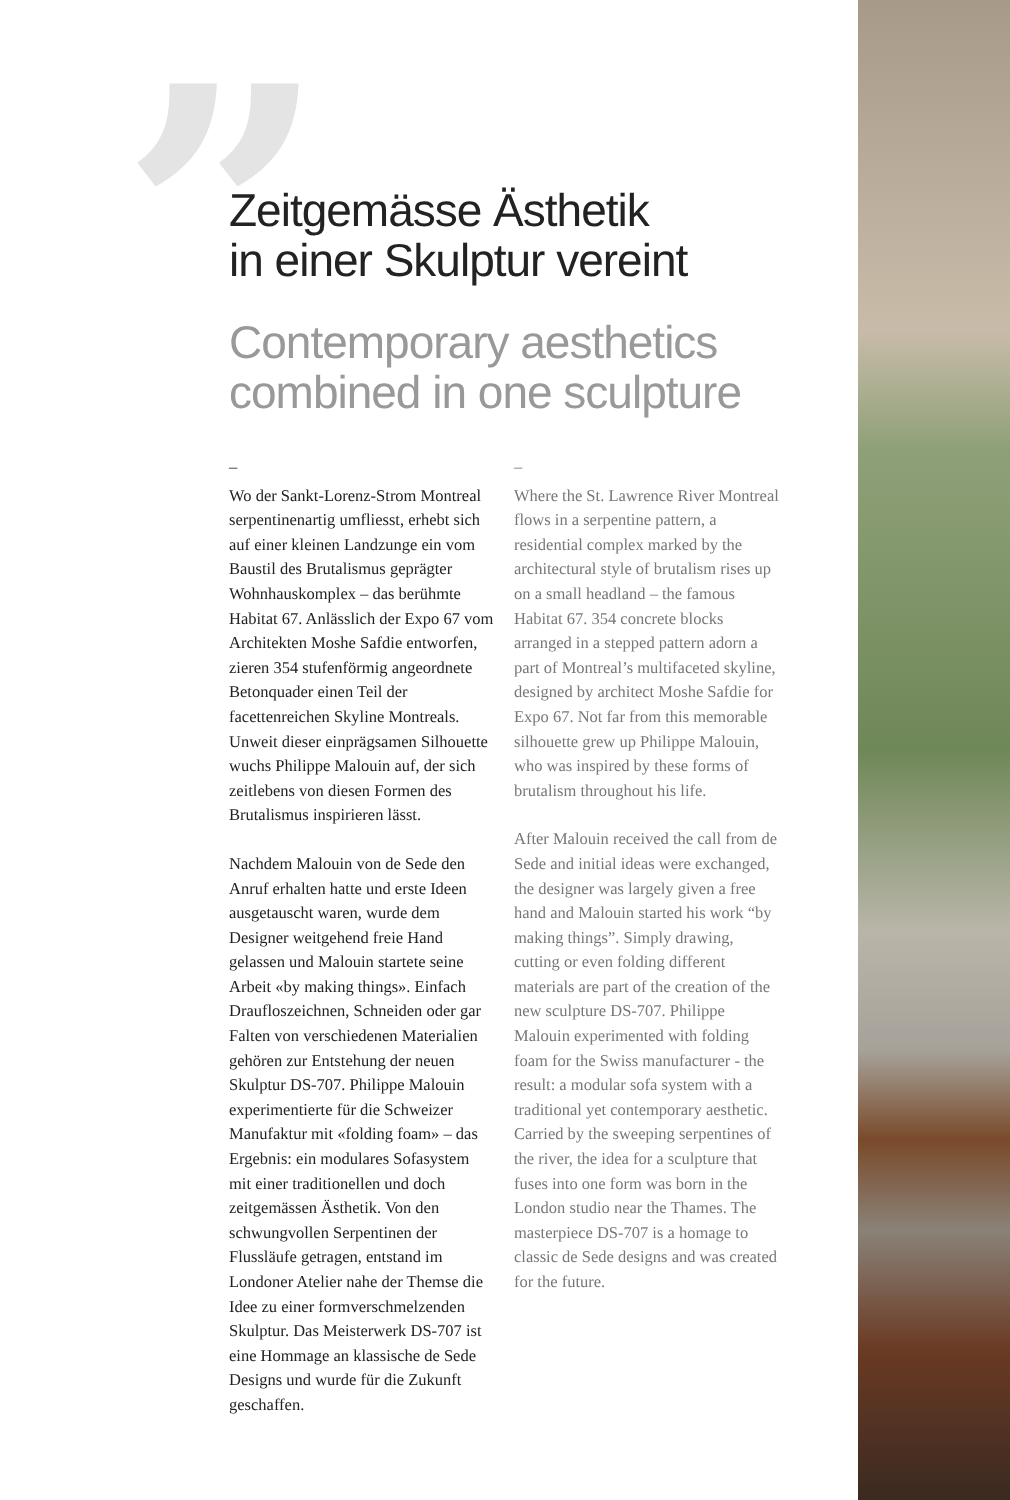”
Zeitgemässe Ästhetik
in einer Skulptur vereint
Contemporary aesthetics
combined in one sculpture
–
Wo der Sankt-Lorenz-Strom Montreal serpentinenartig umfliesst, erhebt sich auf einer kleinen Landzunge ein vom Baustil des Brutalismus geprägter Wohnhauskomplex – das berühmte Habitat 67. Anlässlich der Expo 67 vom Architekten Moshe Safdie entworfen, zieren 354 stufenförmig angeordnete Betonquader einen Teil der facettenreichen Skyline Montreals. Unweit dieser einprägsamen Silhouette wuchs Philippe Malouin auf, der sich zeitlebens von diesen Formen des Brutalismus inspirieren lässt.
Nachdem Malouin von de Sede den Anruf erhalten hatte und erste Ideen ausgetauscht waren, wurde dem Designer weitgehend freie Hand gelassen und Malouin startete seine Arbeit «by making things». Einfach Draufloszeichnen, Schneiden oder gar Falten von verschiedenen Materialien gehören zur Entstehung der neuen Skulptur DS-707. Philippe Malouin experimentierte für die Schweizer Manufaktur mit «folding foam» – das Ergebnis: ein modulares Sofasystem mit einer traditionellen und doch zeitgemässen Ästhetik. Von den schwungvollen Serpentinen der Flussläufe getragen, entstand im Londoner Atelier nahe der Themse die Idee zu einer formverschmelzenden Skulptur. Das Meisterwerk DS-707 ist eine Hommage an klassische de Sede Designs und wurde für die Zukunft geschaffen.
–
Where the St. Lawrence River Montreal flows in a serpentine pattern, a residential complex marked by the architectural style of brutalism rises up on a small headland – the famous Habitat 67. 354 concrete blocks arranged in a stepped pattern adorn a part of Montreal’s multifaceted skyline, designed by architect Moshe Safdie for Expo 67. Not far from this memorable silhouette grew up Philippe Malouin, who was inspired by these forms of brutalism throughout his life.
After Malouin received the call from de Sede and initial ideas were exchanged, the designer was largely given a free hand and Malouin started his work “by making things”. Simply drawing, cutting or even folding different materials are part of the creation of the new sculpture DS-707. Philippe Malouin experimented with folding foam for the Swiss manufacturer - the result: a modular sofa system with a traditional yet contemporary aesthetic. Carried by the sweeping serpentines of the river, the idea for a sculpture that fuses into one form was born in the London studio near the Thames. The masterpiece DS-707 is a homage to classic de Sede designs and was created for the future.